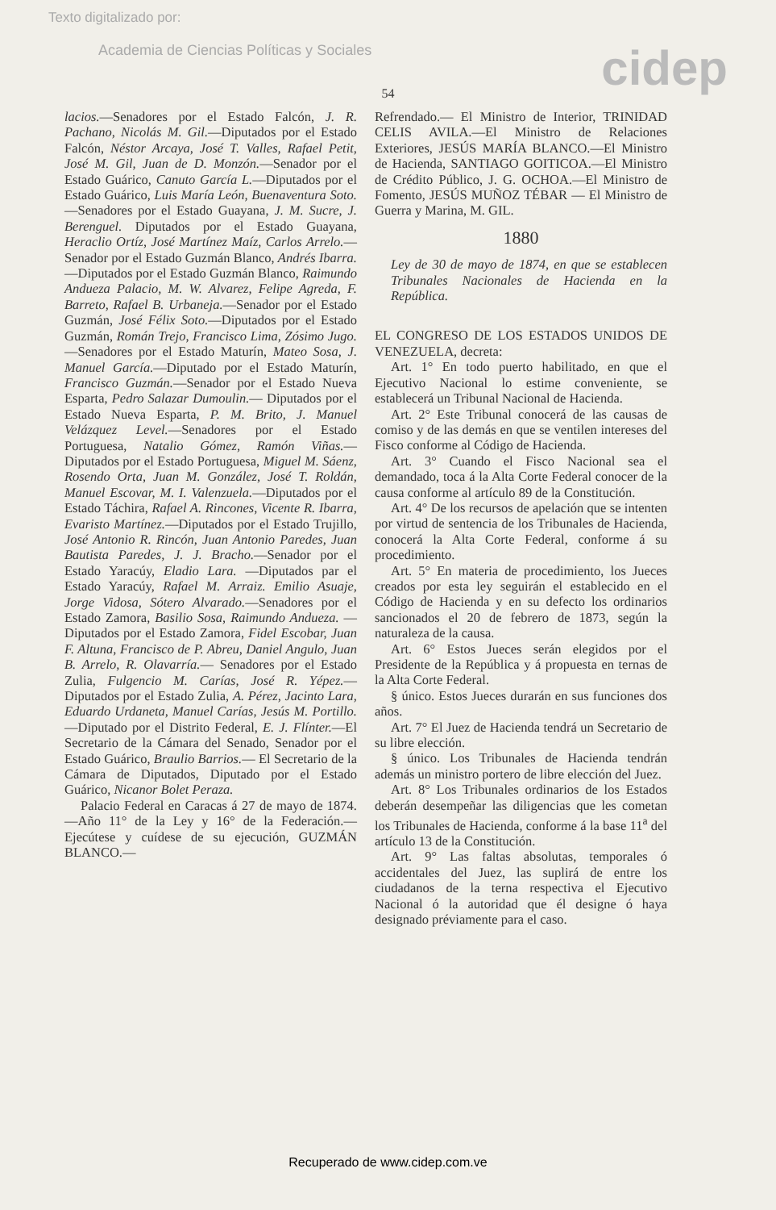Texto digitalizado por:
Academia de Ciencias Políticas y Sociales
cidep
54
lacios.—Senadores por el Estado Falcón, J. R. Pachano, Nicolás M. Gil.—Diputados por el Estado Falcón, Néstor Arcaya, José T. Valles, Rafael Petit, José M. Gil, Juan de D. Monzón.—Senador por el Estado Guárico, Canuto García L.—Diputados por el Estado Guárico, Luis María León, Buenaventura Soto.—Senadores por el Estado Guayana, J. M. Sucre, J. Berenguel. Diputados por el Estado Guayana, Heraclio Ortíz, José Martínez Maíz, Carlos Arrelo.—Senador por el Estado Guzmán Blanco, Andrés Ibarra.—Diputados por el Estado Guzmán Blanco, Raimundo Andueza Palacio, M. W. Alvarez, Felipe Agreda, F. Barreto, Rafael B. Urbaneja.—Senador por el Estado Guzmán, José Félix Soto.—Diputados por el Estado Guzmán, Román Trejo, Francisco Lima, Zósimo Jugo.—Senadores por el Estado Maturín, Mateo Sosa, J. Manuel García.—Diputado por el Estado Maturín, Francisco Guzmán.—Senador por el Estado Nueva Esparta, Pedro Salazar Dumoulin.— Diputados por el Estado Nueva Esparta, P. M. Brito, J. Manuel Velázquez Level.—Senadores por el Estado Portuguesa, Natalio Gómez, Ramón Viñas.—Diputados por el Estado Portuguesa, Miguel M. Sáenz, Rosendo Orta, Juan M. González, José T. Roldán, Manuel Escovar, M. I. Valenzuela.—Diputados por el Estado Táchira, Rafael A. Rincones, Vicente R. Ibarra, Evaristo Martínez.—Diputados por el Estado Trujillo, José Antonio R. Rincón, Juan Antonio Paredes, Juan Bautista Paredes, J. J. Bracho.—Senador por el Estado Yaracúy, Eladio Lara. —Diputados par el Estado Yaracúy, Rafael M. Arraiz. Emilio Asuaje, Jorge Vidosa, Sótero Alvarado.—Senadores por el Estado Zamora, Basilio Sosa, Raimundo Andueza. — Diputados por el Estado Zamora, Fidel Escobar, Juan F. Altuna, Francisco de P. Abreu, Daniel Angulo, Juan B. Arrelo, R. Olavarría.— Senadores por el Estado Zulia, Fulgencio M. Carías, José R. Yépez.—Diputados por el Estado Zulia, A. Pérez, Jacinto Lara, Eduardo Urdaneta, Manuel Carías, Jesús M. Portillo.—Diputado por el Distrito Federal, E. J. Flínter.—El Secretario de la Cámara del Senado, Senador por el Estado Guárico, Braulio Barrios.— El Secretario de la Cámara de Diputados, Diputado por el Estado Guárico, Nicanor Bolet Peraza.
Palacio Federal en Caracas á 27 de mayo de 1874.—Año 11° de la Ley y 16° de la Federación.—Ejecútese y cuídese de su ejecución, GUZMÁN BLANCO.—
Refrendado.— El Ministro de Interior, TRINIDAD CELIS AVILA.—El Ministro de Relaciones Exteriores, JESÚS MARÍA BLANCO.—El Ministro de Hacienda, SANTIAGO GOITICOA.—El Ministro de Crédito Público, J. G. OCHOA.—El Ministro de Fomento, JESÚS MUÑOZ TÉBAR — El Ministro de Guerra y Marina, M. GIL.
1880
Ley de 30 de mayo de 1874, en que se establecen Tribunales Nacionales de Hacienda en la República.
EL CONGRESO DE LOS ESTADOS UNIDOS DE VENEZUELA, decreta:
Art. 1° En todo puerto habilitado, en que el Ejecutivo Nacional lo estime conveniente, se establecerá un Tribunal Nacional de Hacienda.
Art. 2° Este Tribunal conocerá de las causas de comiso y de las demás en que se ventilen intereses del Fisco conforme al Código de Hacienda.
Art. 3° Cuando el Fisco Nacional sea el demandado, toca á la Alta Corte Federal conocer de la causa conforme al artículo 89 de la Constitución.
Art. 4° De los recursos de apelación que se intenten por virtud de sentencia de los Tribunales de Hacienda, conocerá la Alta Corte Federal, conforme á su procedimiento.
Art. 5° En materia de procedimiento, los Jueces creados por esta ley seguirán el establecido en el Código de Hacienda y en su defecto los ordinarios sancionados el 20 de febrero de 1873, según la naturaleza de la causa.
Art. 6° Estos Jueces serán elegidos por el Presidente de la República y á propuesta en ternas de la Alta Corte Federal.
§ único. Estos Jueces durarán en sus funciones dos años.
Art. 7° El Juez de Hacienda tendrá un Secretario de su libre elección.
§ único. Los Tribunales de Hacienda tendrán además un ministro portero de libre elección del Juez.
Art. 8° Los Tribunales ordinarios de los Estados deberán desempeñar las diligencias que les cometan los Tribunales de Hacienda, conforme á la base 11<sup>a</sup> del artículo 13 de la Constitución.
Art. 9° Las faltas absolutas, temporales ó accidentales del Juez, las suplirá de entre los ciudadanos de la terna respectiva el Ejecutivo Nacional ó la autoridad que él designe ó haya designado préviamente para el caso.
Recuperado de www.cidep.com.ve